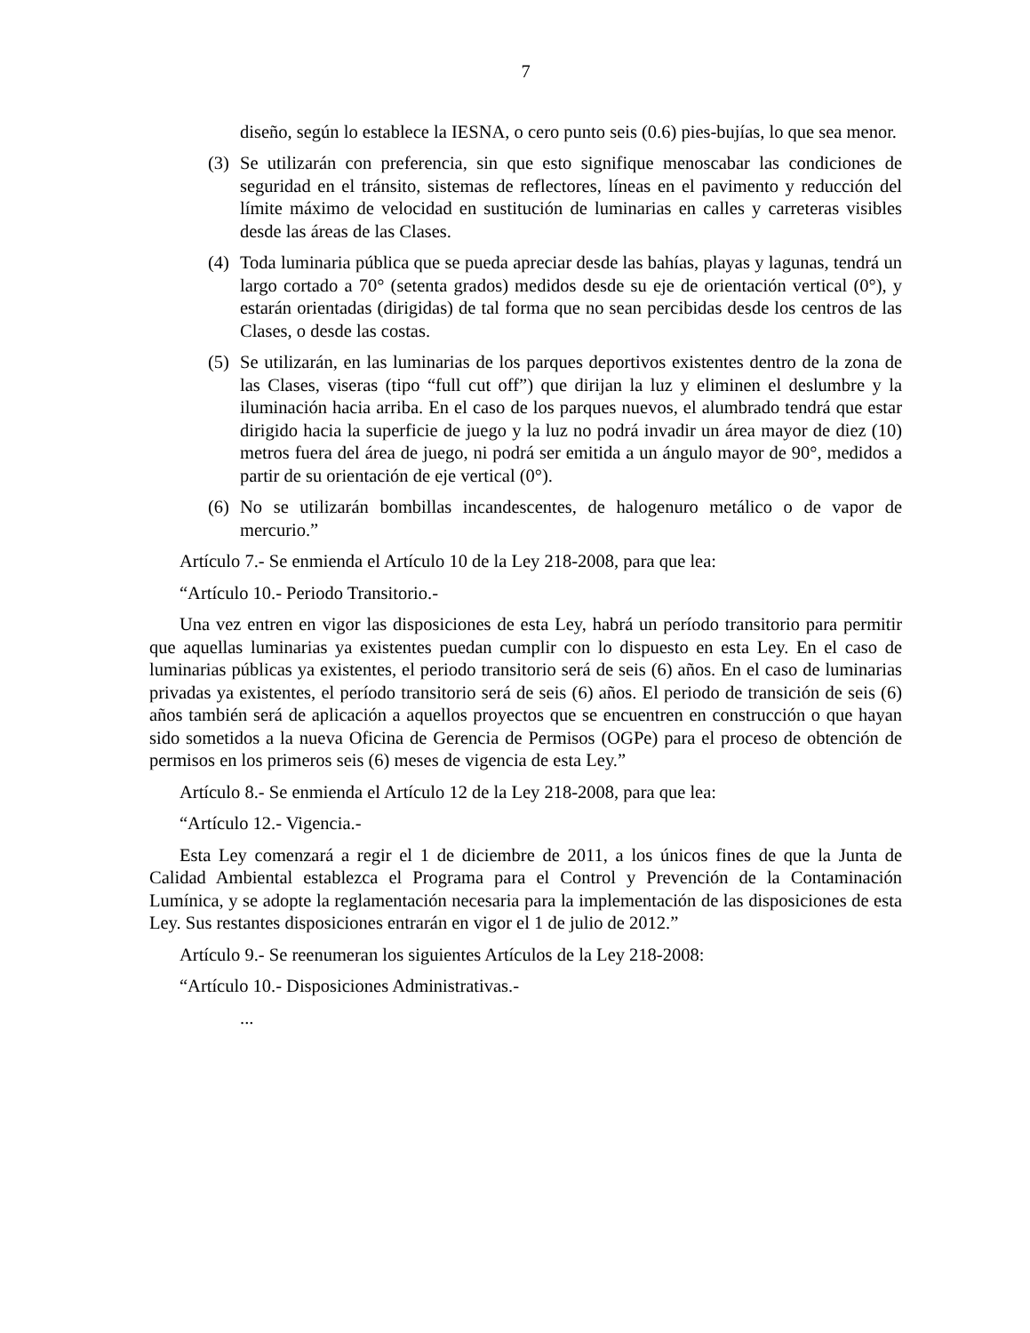7
diseño, según lo establece la IESNA, o cero punto seis (0.6) pies-bujías, lo que sea menor.
(3) Se utilizarán con preferencia, sin que esto signifique menoscabar las condiciones de seguridad en el tránsito, sistemas de reflectores, líneas en el pavimento y reducción del límite máximo de velocidad en sustitución de luminarias en calles y carreteras visibles desde las áreas de las Clases.
(4) Toda luminaria pública que se pueda apreciar desde las bahías, playas y lagunas, tendrá un largo cortado a 70° (setenta grados) medidos desde su eje de orientación vertical (0°), y estarán orientadas (dirigidas) de tal forma que no sean percibidas desde los centros de las Clases, o desde las costas.
(5) Se utilizarán, en las luminarias de los parques deportivos existentes dentro de la zona de las Clases, viseras (tipo “full cut off”) que dirijan la luz y eliminen el deslumbre y la iluminación hacia arriba. En el caso de los parques nuevos, el alumbrado tendrá que estar dirigido hacia la superficie de juego y la luz no podrá invadir un área mayor de diez (10) metros fuera del área de juego, ni podrá ser emitida a un ángulo mayor de 90°, medidos a partir de su orientación de eje vertical (0°).
(6) No se utilizarán bombillas incandescentes, de halogenuro metálico o de vapor de mercurio.”
Artículo 7.- Se enmienda el Artículo 10 de la Ley 218-2008, para que lea:
“Artículo 10.- Periodo Transitorio.-
Una vez entren en vigor las disposiciones de esta Ley, habrá un período transitorio para permitir que aquellas luminarias ya existentes puedan cumplir con lo dispuesto en esta Ley. En el caso de luminarias públicas ya existentes, el periodo transitorio será de seis (6) años. En el caso de luminarias privadas ya existentes, el período transitorio será de seis (6) años. El periodo de transición de seis (6) años también será de aplicación a aquellos proyectos que se encuentren en construcción o que hayan sido sometidos a la nueva Oficina de Gerencia de Permisos (OGPe) para el proceso de obtención de permisos en los primeros seis (6) meses de vigencia de esta Ley.”
Artículo 8.- Se enmienda el Artículo 12 de la Ley 218-2008, para que lea:
“Artículo 12.- Vigencia.-
Esta Ley comenzará a regir el 1 de diciembre de 2011, a los únicos fines de que la Junta de Calidad Ambiental establezca el Programa para el Control y Prevención de la Contaminación Lumínica, y se adopte la reglamentación necesaria para la implementación de las disposiciones de esta Ley. Sus restantes disposiciones entrarán en vigor el 1 de julio de 2012.”
Artículo 9.- Se reenumeran los siguientes Artículos de la Ley 218-2008:
“Artículo 10.- Disposiciones Administrativas.-
...